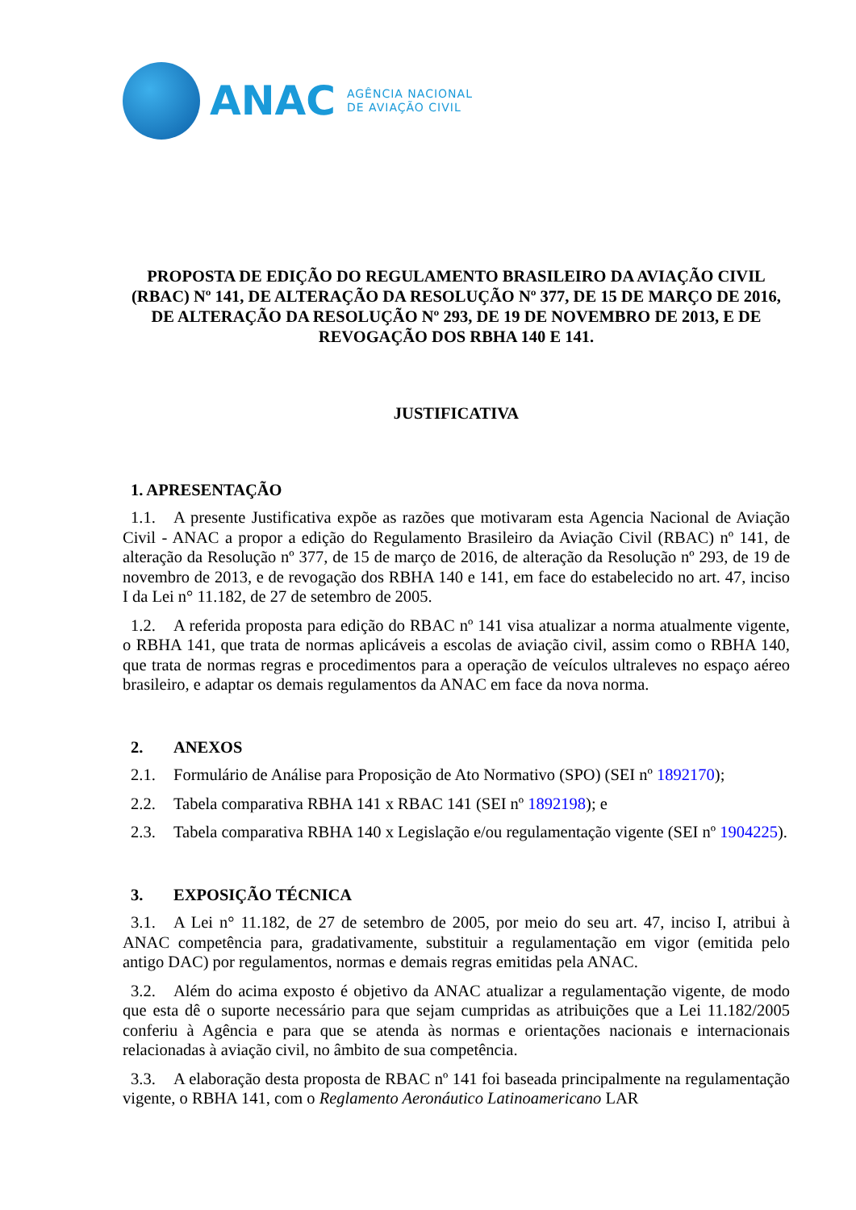ANAC
AGÊNCIA NACIONAL
DE AVIAÇÃO CIVIL
PROPOSTA DE EDIÇÃO DO REGULAMENTO BRASILEIRO DA AVIAÇÃO CIVIL (RBAC) Nº 141, DE ALTERAÇÃO DA RESOLUÇÃO Nº 377, DE 15 DE MARÇO DE 2016, DE ALTERAÇÃO DA RESOLUÇÃO Nº 293, DE 19 DE NOVEMBRO DE 2013, E DE REVOGAÇÃO DOS RBHA 140 E 141.
JUSTIFICATIVA
1. APRESENTAÇÃO
1.1. A presente Justificativa expõe as razões que motivaram esta Agencia Nacional de Aviação Civil - ANAC a propor a edição do Regulamento Brasileiro da Aviação Civil (RBAC) nº 141, de alteração da Resolução nº 377, de 15 de março de 2016, de alteração da Resolução nº 293, de 19 de novembro de 2013, e de revogação dos RBHA 140 e 141, em face do estabelecido no art. 47, inciso I da Lei n° 11.182, de 27 de setembro de 2005.
1.2. A referida proposta para edição do RBAC nº 141 visa atualizar a norma atualmente vigente, o RBHA 141, que trata de normas aplicáveis a escolas de aviação civil, assim como o RBHA 140, que trata de normas regras e procedimentos para a operação de veículos ultraleves no espaço aéreo brasileiro, e adaptar os demais regulamentos da ANAC em face da nova norma.
2. ANEXOS
2.1. Formulário de Análise para Proposição de Ato Normativo (SPO) (SEI nº 1892170);
2.2. Tabela comparativa RBHA 141 x RBAC 141 (SEI nº 1892198); e
2.3. Tabela comparativa RBHA 140 x Legislação e/ou regulamentação vigente (SEI nº 1904225).
3. EXPOSIÇÃO TÉCNICA
3.1. A Lei n° 11.182, de 27 de setembro de 2005, por meio do seu art. 47, inciso I, atribui à ANAC competência para, gradativamente, substituir a regulamentação em vigor (emitida pelo antigo DAC) por regulamentos, normas e demais regras emitidas pela ANAC.
3.2. Além do acima exposto é objetivo da ANAC atualizar a regulamentação vigente, de modo que esta dê o suporte necessário para que sejam cumpridas as atribuições que a Lei 11.182/2005 conferiu à Agência e para que se atenda às normas e orientações nacionais e internacionais relacionadas à aviação civil, no âmbito de sua competência.
3.3. A elaboração desta proposta de RBAC nº 141 foi baseada principalmente na regulamentação vigente, o RBHA 141, com o Reglamento Aeronáutico Latinoamericano LAR